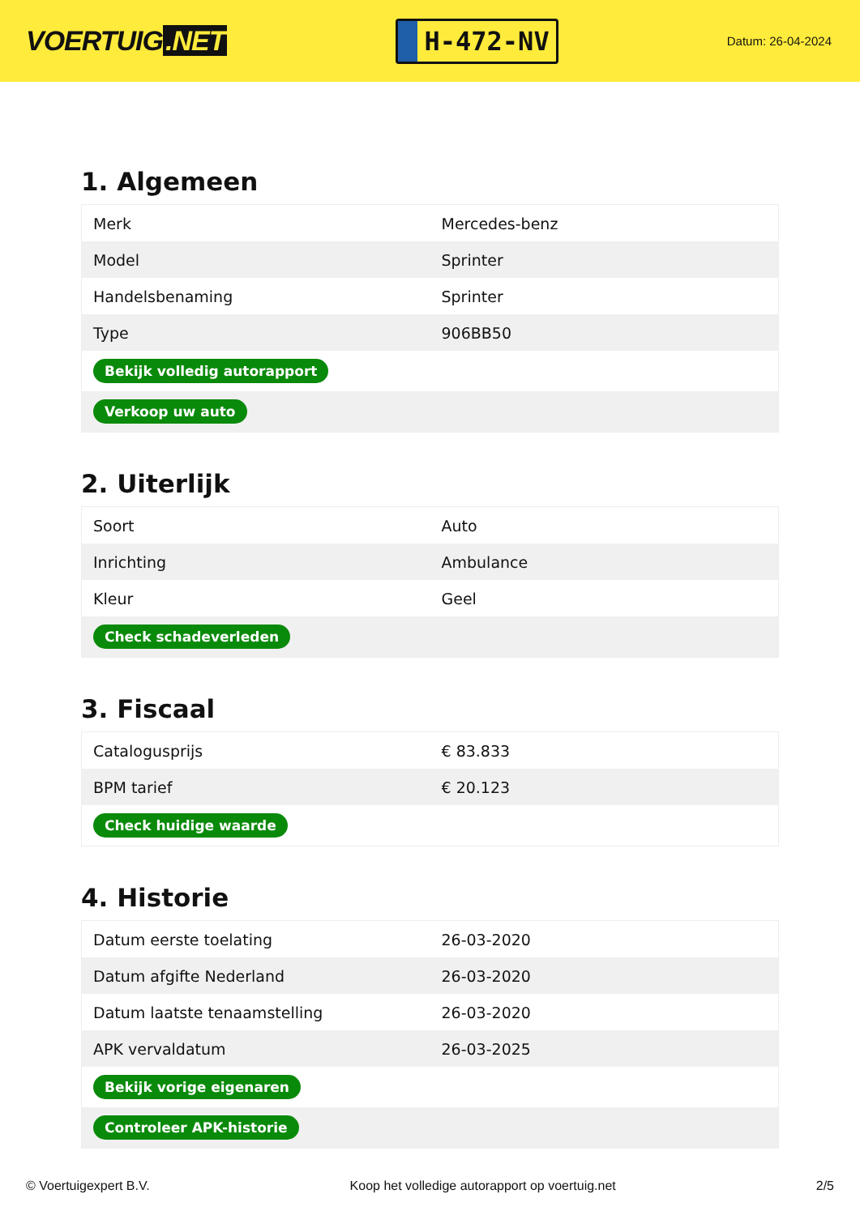VOERTUIG.NET
H-472-NV
Datum: 26-04-2024
1. Algemeen
| Merk | Mercedes-benz |
| Model | Sprinter |
| Handelsbenaming | Sprinter |
| Type | 906BB50 |
| Bekijk volledig autorapport | |
| Verkoop uw auto | |
2. Uiterlijk
| Soort | Auto |
| Inrichting | Ambulance |
| Kleur | Geel |
| Check schadeverleden | |
3. Fiscaal
| Catalogusprijs | € 83.833 |
| BPM tarief | € 20.123 |
| Check huidige waarde | |
4. Historie
| Datum eerste toelating | 26-03-2020 |
| Datum afgifte Nederland | 26-03-2020 |
| Datum laatste tenaamstelling | 26-03-2020 |
| APK vervaldatum | 26-03-2025 |
| Bekijk vorige eigenaren | |
| Controleer APK-historie | |
© Voertuigexpert B.V. Koop het volledige autorapport op voertuig.net 2/5